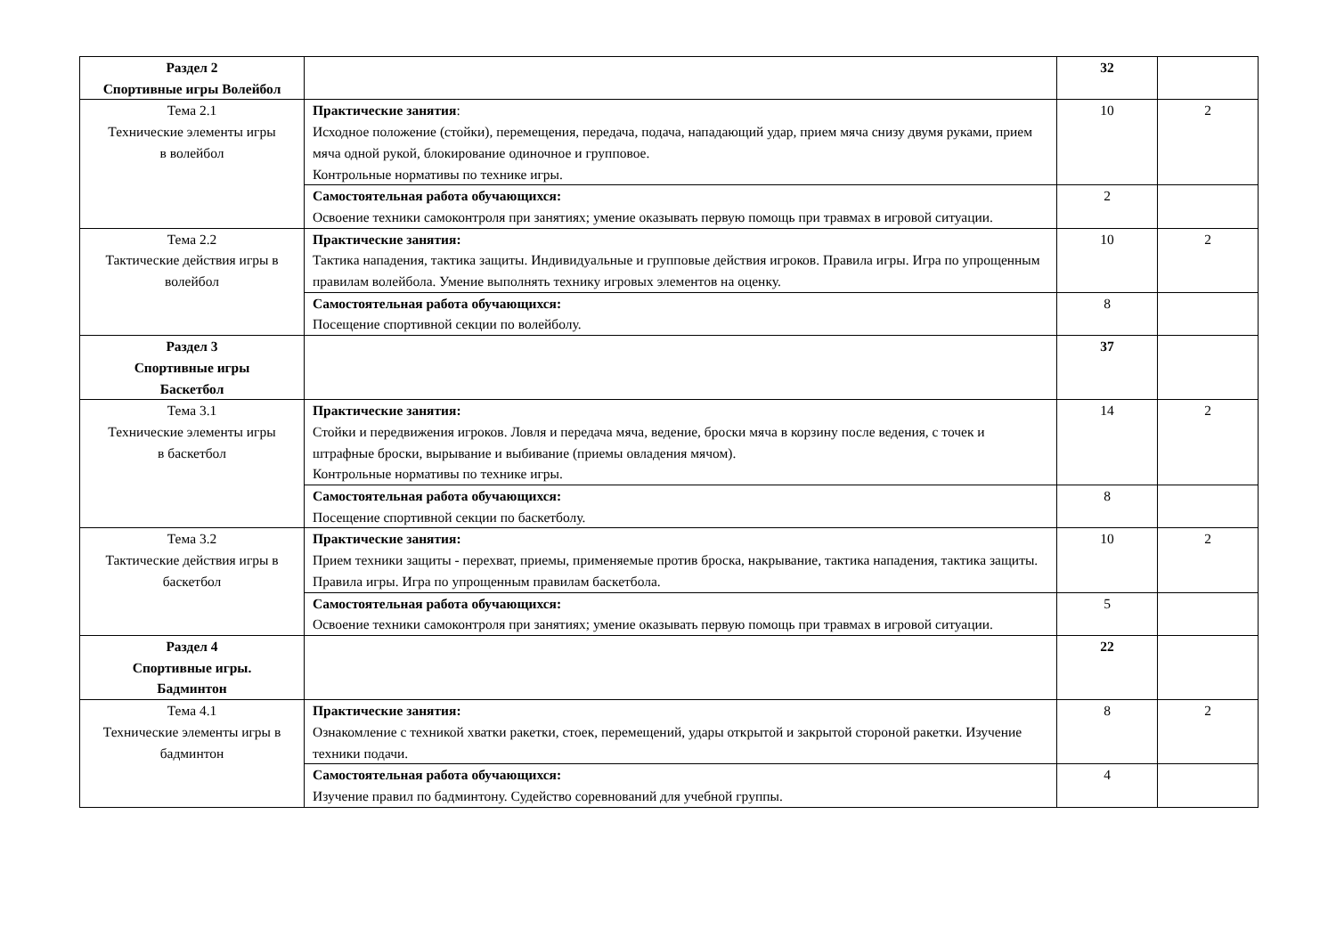| Раздел 2 Спортивные игры Волейбол | | 32 | |
| Тема 2.1 Технические элементы игры в волейбол | Практические занятия : Исходное положение (стойки), перемещения, передача, подача, нападающий удар, прием мяча снизу двумя руками, прием мяча одной рукой, блокирование одиночное и групповое. Контрольные нормативы по технике игры. | 10 | 2 |
| | Самостоятельная работа обучающихся: Освоение техники самоконтроля при занятиях; умение оказывать первую помощь при травмах в игровой ситуации. | 2 | |
| Тема 2.2 Тактические действия игры в волейбол | Практические занятия: Тактика нападения, тактика защиты. Индивидуальные и групповые действия игроков. Правила игры. Игра по упрощенным правилам волейбола. Умение выполнять технику игровых элементов на оценку. | 10 | 2 |
| | Самостоятельная работа обучающихся: Посещение спортивной секции по волейболу. | 8 | |
| Раздел 3 Спортивные игры Баскетбол | | 37 | |
| Тема 3.1 Технические элементы игры в баскетбол | Практические занятия: Стойки и передвижения игроков. Ловля и передача мяча, ведение, броски мяча в корзину после ведения, с точек и штрафные броски, вырывание и выбивание (приемы овладения мячом). Контрольные нормативы по технике игры. | 14 | 2 |
| | Самостоятельная работа обучающихся: Посещение спортивной секции по баскетболу. | 8 | |
| Тема 3.2 Тактические действия игры в баскетбол | Практические занятия: Прием техники защиты - перехват, приемы, применяемые против броска, накрывание, тактика нападения, тактика защиты. Правила игры. Игра по упрощенным правилам баскетбола. | 10 | 2 |
| | Самостоятельная работа обучающихся: Освоение техники самоконтроля при занятиях; умение оказывать первую помощь при травмах в игровой ситуации. | 5 | |
| Раздел 4 Спортивные игры. Бадминтон | | 22 | |
| Тема 4.1 Технические элементы игры в бадминтон | Практические занятия: Ознакомление с техникой хватки ракетки, стоек, перемещений, удары открытой и закрытой стороной ракетки. Изучение техники подачи. | 8 | 2 |
| | Самостоятельная работа обучающихся: Изучение правил по бадминтону. Судейство соревнований для учебной группы. | 4 | |